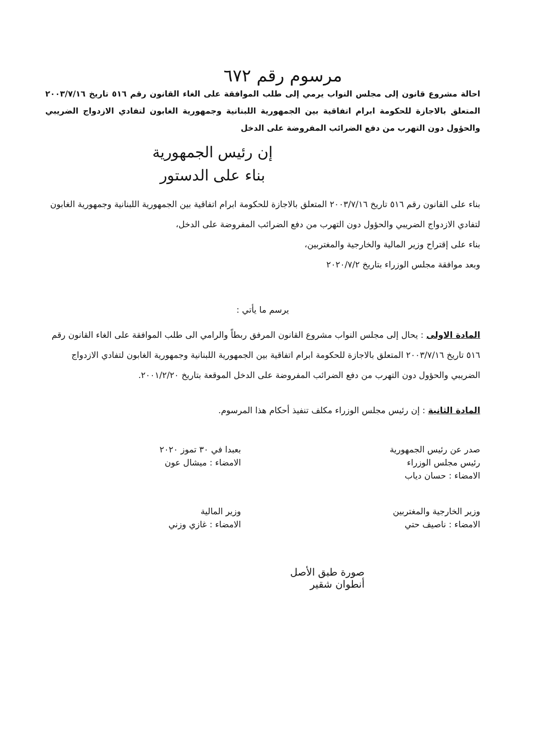مرسوم رقم ٦٧٢
احالة مشروع قانون إلى مجلس النواب يرمي إلى طلب الموافقة على الغاء القانون رقم ٥١٦ تاريخ ٢٠٠٣/٧/١٦ المتعلق بالاجازة للحكومة ابرام اتفاقية بين الجمهورية اللبنانية وجمهورية الغابون لتفادي الازدواج الضريبي والحؤول دون التهرب من دفع الضرائب المفروضة على الدخل
إن رئيس الجمهورية
بناء على الدستور
بناء على القانون رقم ٥١٦ تاريخ ٢٠٠٣/٧/١٦ المتعلق بالاجازة للحكومة ابرام اتفاقية بين الجمهورية اللبنانية وجمهورية الغابون لتفادي الازدواج الضريبي والحؤول دون التهرب من دفع الضرائب المفروضة على الدخل،
بناء على إقتراح وزير المالية والخارجية والمغتربين،
وبعد موافقة مجلس الوزراء بتاريخ ٢٠٢٠/٧/٢
يرسم ما يأتي :
المادة الاولى : يحال إلى مجلس النواب مشروع القانون المرفق ربطاً والرامي الى طلب الموافقة على الغاء القانون رقم ٥١٦ تاريخ ٢٠٠٣/٧/١٦ المتعلق بالاجازة للحكومة ابرام اتفاقية بين الجمهورية اللبنانية وجمهورية الغابون لتفادي الازدواج الضريبي والحؤول دون التهرب من دفع الضرائب المفروضة على الدخل الموقعة بتاريخ ٢٠٠١/٢/٢٠.
المادة الثانية : إن رئيس مجلس الوزراء مكلف تنفيذ أحكام هذا المرسوم.
صدر عن رئيس الجمهورية
رئيس مجلس الوزراء
الامضاء : حسان دياب
بعبدا في ٣٠ تموز ٢٠٢٠
الامضاء : ميشال عون
وزير الخارجية والمغتربين
الامضاء : ناصيف حتي
وزير المالية
الامضاء : غازي وزني
صورة طبق الأصل
أنطوان شقير